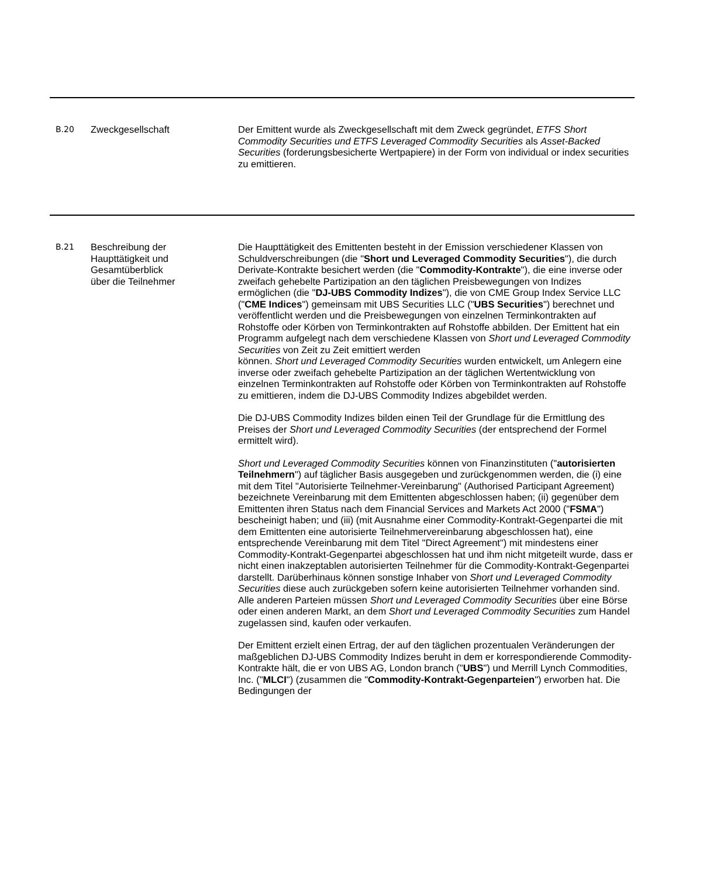| B.20 | Zweckgesellschaft | Der Emittent wurde als Zweckgesellschaft mit dem Zweck gegründet, ETFS Short Commodity Securities und ETFS Leveraged Commodity Securities als Asset-Backed Securities (forderungsbesicherte Wertpapiere) in der Form von individual or index securities zu emittieren. |
| B.21 | Beschreibung der Haupttätigkeit und Gesamtüberblick über die Teilnehmer | Die Haupttätigkeit des Emittenten besteht in der Emission verschiedener Klassen von Schuldverschreibungen (die " Short und Leveraged Commodity Securities "), die durch Derivate-Kontrakte besichert werden (die " Commodity-Kontrakte "), die eine inverse oder zweifach gehebelte Partizipation an den täglichen Preisbewegungen von Indizes ermöglichen (die " DJ-UBS Commodity Indizes "), die von CME Group Index Service LLC (" CME Indices ") gemeinsam mit UBS Securities LLC (" UBS Securities ") berechnet und veröffentlicht werden und die Preisbewegungen von einzelnen Terminkontrakten auf Rohstoffe oder Körben von Terminkontrakten auf Rohstoffe abbilden. Der Emittent hat ein Programm aufgelegt nach dem verschiedene Klassen von Short und Leveraged Commodity Securities von Zeit zu Zeit emittiert werden können. Short und Leveraged Commodity Securities wurden entwickelt, um Anlegern eine inverse oder zweifach gehebelte Partizipation an der täglichen Wertentwicklung von einzelnen Terminkontrakten auf Rohstoffe oder Körben von Terminkontrakten auf Rohstoffe zu emittieren, indem die DJ-UBS Commodity Indizes abgebildet werden. Die DJ-UBS Commodity Indizes bilden einen Teil der Grundlage für die Ermittlung des Preises der Short und Leveraged Commodity Securities (der entsprechend der Formel ermittelt wird). Short und Leveraged Commodity Securities können von Finanzinstituten (" autorisierten Teilnehmern ") auf täglicher Basis ausgegeben und zurückgenommen werden, die (i) eine mit dem Titel "Autorisierte Teilnehmer-Vereinbarung" (Authorised Participant Agreement) bezeichnete Vereinbarung mit dem Emittenten abgeschlossen haben; (ii) gegenüber dem Emittenten ihren Status nach dem Financial Services and Markets Act 2000 (" FSMA ") bescheinigt haben; und (iii) (mit Ausnahme einer Commodity-Kontrakt-Gegenpartei die mit dem Emittenten eine autorisierte Teilnehmervereinbarung abgeschlossen hat), eine entsprechende Vereinbarung mit dem Titel "Direct Agreement") mit mindestens einer Commodity-Kontrakt-Gegenpartei abgeschlossen hat und ihm nicht mitgeteilt wurde, dass er nicht einen inakzeptablen autorisierten Teilnehmer für die Commodity-Kontrakt-Gegenpartei darstellt. Darüberhinaus können sonstige Inhaber von Short und Leveraged Commodity Securities diese auch zurückgeben sofern keine autorisierten Teilnehmer vorhanden sind. Alle anderen Parteien müssen Short und Leveraged Commodity Securities über eine Börse oder einen anderen Markt, an dem Short und Leveraged Commodity Securities zum Handel zugelassen sind, kaufen oder verkaufen. Der Emittent erzielt einen Ertrag, der auf den täglichen prozentualen Veränderungen der maßgeblichen DJ-UBS Commodity Indizes beruht in dem er korrespondierende Commodity-Kontrakte hält, die er von UBS AG, London branch (" UBS ") und Merrill Lynch Commodities, Inc. (" MLCI ") (zusammen die " Commodity-Kontrakt-Gegenparteien ") erworben hat. Die Bedingungen der |